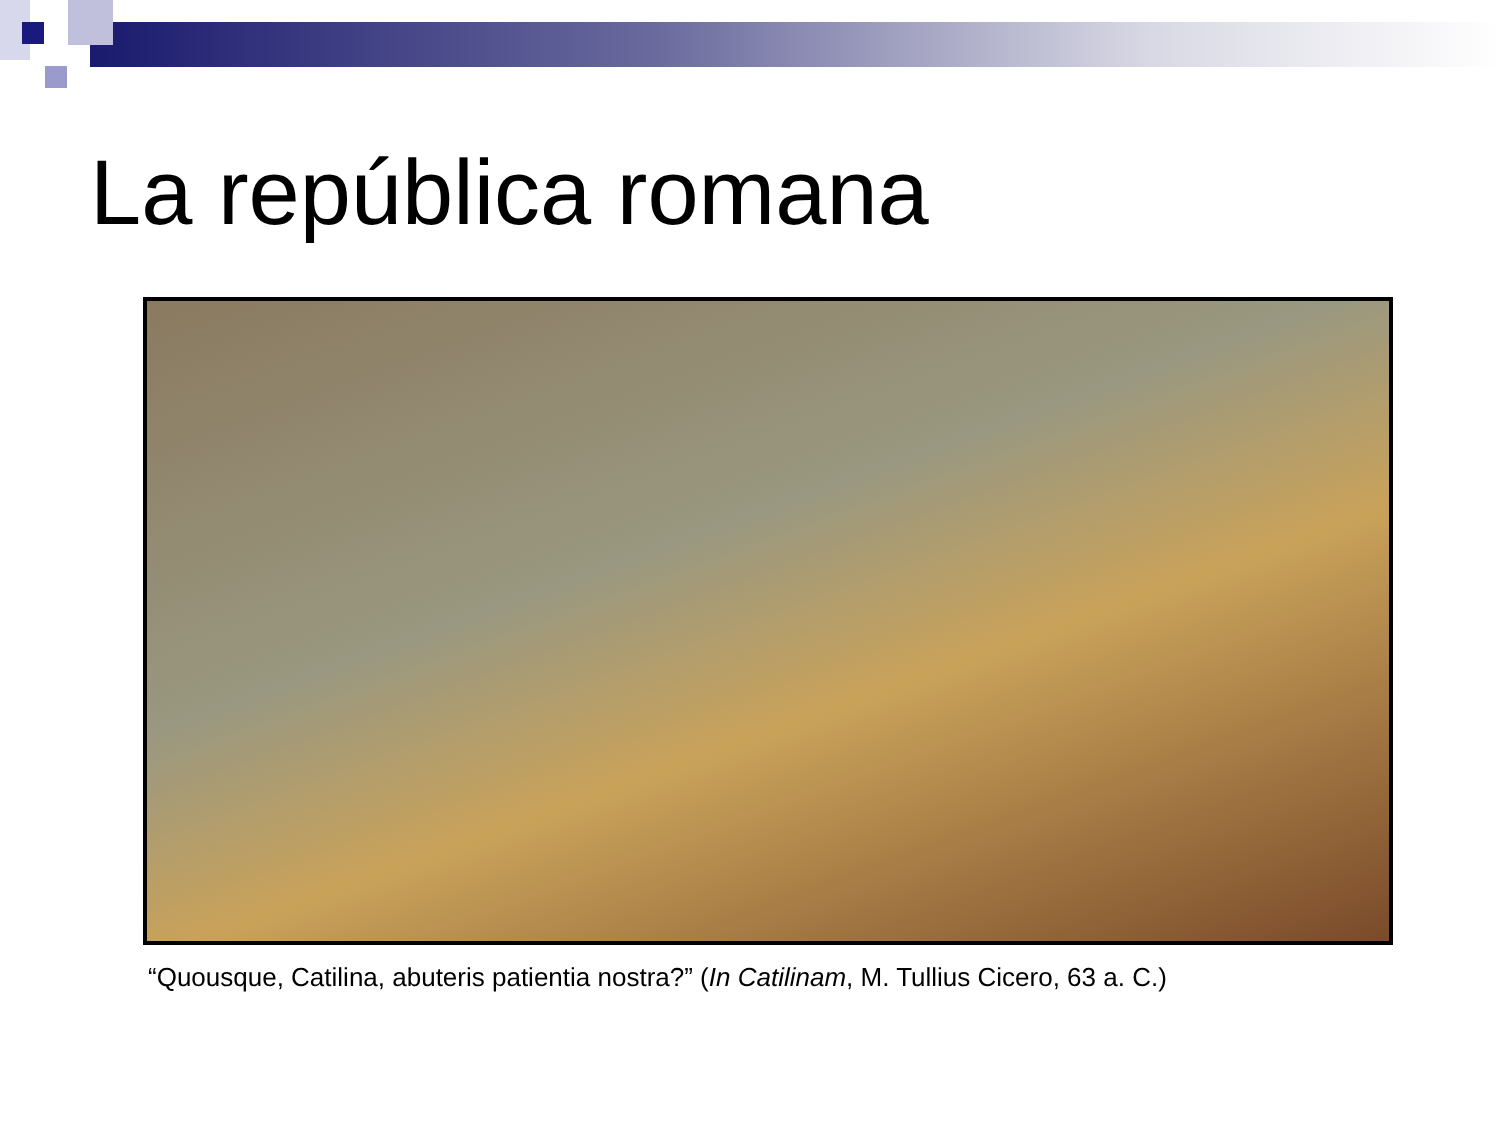La república romana
“Quousque, Catilina, abuteris patientia nostra?” (In Catilinam, M. Tullius Cicero, 63 a. C.)